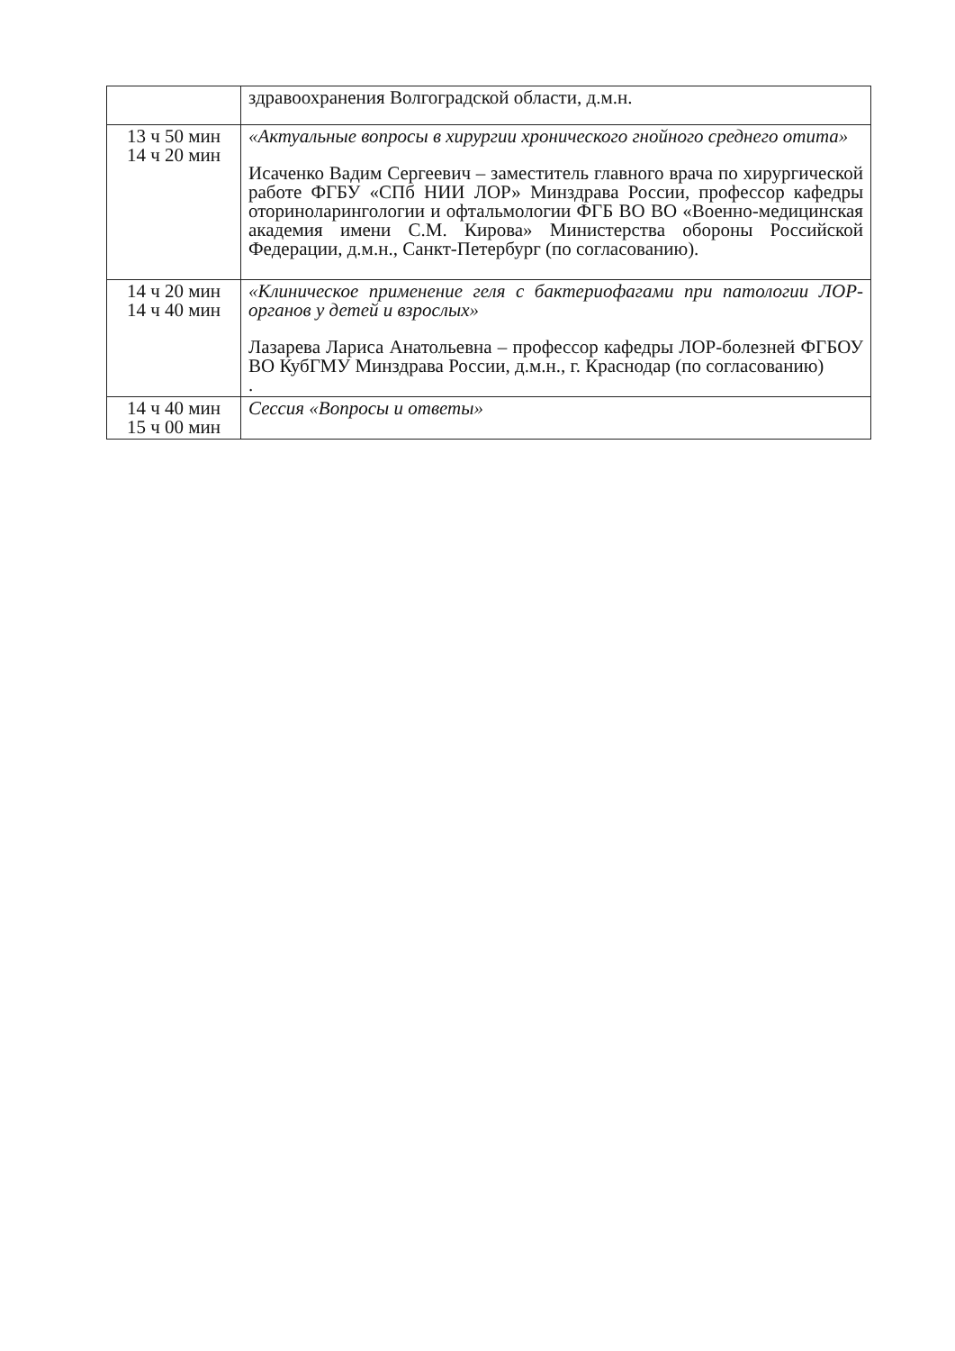| | здравоохранения Волгоградской области, д.м.н. |
| 13 ч 50 мин 14 ч 20 мин | «Актуальные вопросы в хирургии хронического гнойного среднего отита» Исаченко Вадим Сергеевич – заместитель главного врача по хирургической работе ФГБУ «СПб НИИ ЛОР» Минздрава России, профессор кафедры оториноларингологии и офтальмологии ФГБ ВО ВО «Военно-медицинская академия имени С.М. Кирова» Министерства обороны Российской Федерации, д.м.н., Санкт-Петербург (по согласованию). |
| 14 ч 20 мин 14 ч 40 мин | «Клиническое применение геля с бактериофагами при патологии ЛОР-органов у детей и взрослых» Лазарева Лариса Анатольевна – профессор кафедры ЛОР-болезней ФГБОУ ВО КубГМУ Минздрава России, д.м.н., г. Краснодар (по согласованию) . |
| 14 ч 40 мин 15 ч 00 мин | Сессия «Вопросы и ответы» |